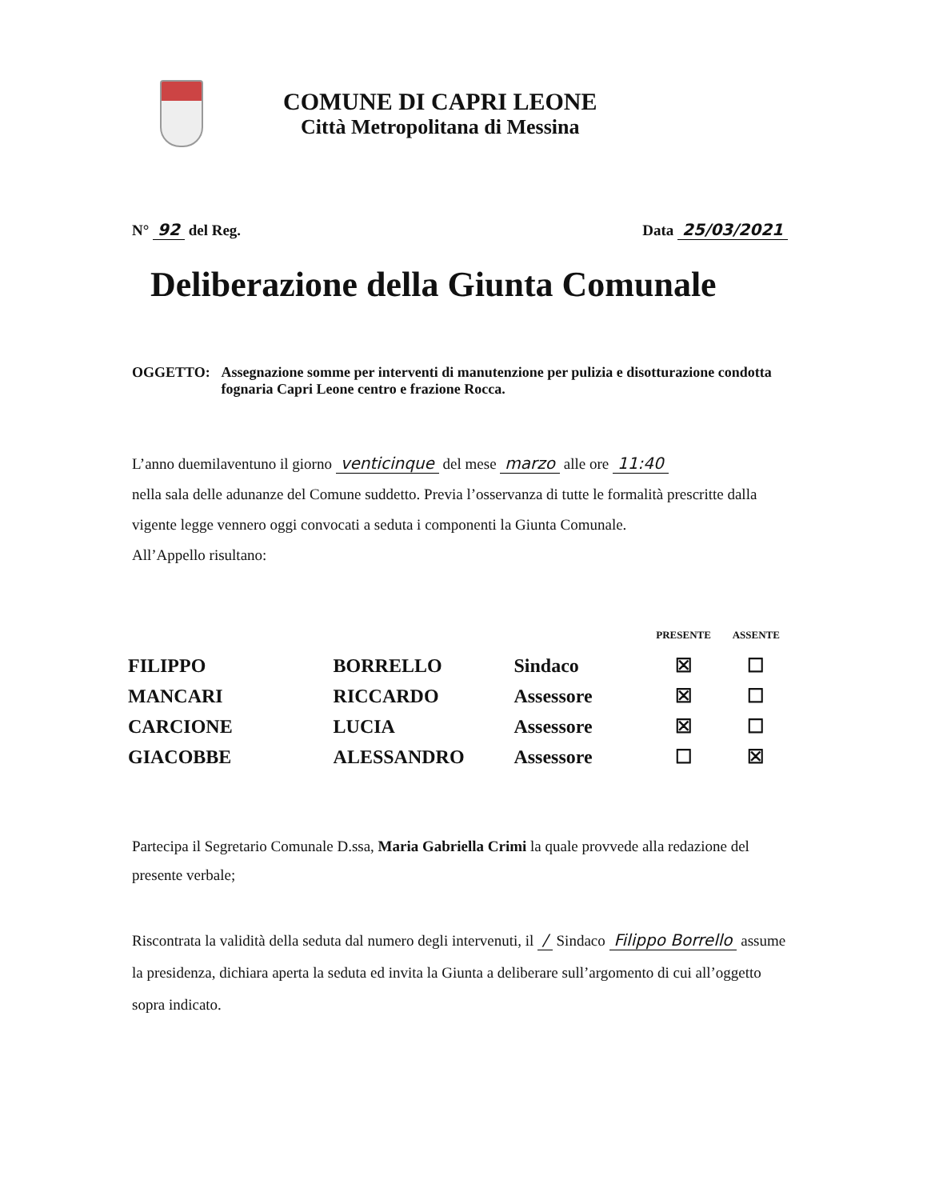COMUNE DI CAPRI LEONE
Città Metropolitana di Messina
N° 92 del Reg. Data 25/03/2021
Deliberazione della Giunta Comunale
OGGETTO: Assegnazione somme per interventi di manutenzione per pulizia e disotturazione condotta fognaria Capri Leone centro e frazione Rocca.
L’anno duemilaventuno il giorno venticinque del mese marzo alle ore 11:40
nella sala delle adunanze del Comune suddetto. Previa l’osservanza di tutte le formalità prescritte dalla vigente legge vennero oggi convocati a seduta i componenti la Giunta Comunale.
All’Appello risultano:
| | | | PRESENTE | ASSENTE |
| FILIPPO | BORRELLO | Sindaco | ☒ | ☐ |
| MANCARI | RICCARDO | Assessore | ☒ | ☐ |
| CARCIONE | LUCIA | Assessore | ☒ | ☐ |
| GIACOBBE | ALESSANDRO | Assessore | ☐ | ☒ |
Partecipa il Segretario Comunale D.ssa, Maria Gabriella Crimi la quale provvede alla redazione del presente verbale;
Riscontrata la validità della seduta dal numero degli intervenuti, il / Sindaco Filippo Borrello assume la presidenza, dichiara aperta la seduta ed invita la Giunta a deliberare sull’argomento di cui all’oggetto sopra indicato.